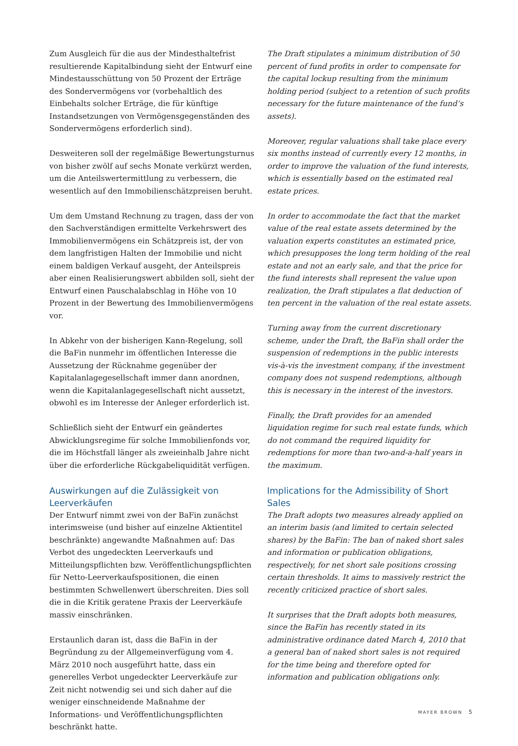Zum Ausgleich für die aus der Mindesthaltefrist resultierende Kapitalbindung sieht der Entwurf eine Mindestausschüttung von 50 Prozent der Erträge des Sondervermögens vor (vorbehaltlich des Einbehalts solcher Erträge, die für künftige Instandsetzungen von Vermögensgegenständen des Sondervermögens erforderlich sind).
Desweiteren soll der regelmäßige Bewertungsturnus von bisher zwölf auf sechs Monate verkürzt werden, um die Anteilswertermittlung zu verbessern, die wesentlich auf den Immobilienschätzpreisen beruht.
Um dem Umstand Rechnung zu tragen, dass der von den Sachverständigen ermittelte Verkehrswert des Immobilienvermögens ein Schätzpreis ist, der von dem langfristigen Halten der Immobilie und nicht einem baldigen Verkauf ausgeht, der Anteilspreis aber einen Realisierungswert abbilden soll, sieht der Entwurf einen Pauschalabschlag in Höhe von 10 Prozent in der Bewertung des Immobilienvermögens vor.
In Abkehr von der bisherigen Kann-Regelung, soll die BaFin nunmehr im öffentlichen Interesse die Aussetzung der Rücknahme gegenüber der Kapitalanlagegesellschaft immer dann anordnen, wenn die Kapitalanlagegesellschaft nicht aussetzt, obwohl es im Interesse der Anleger erforderlich ist.
Schließlich sieht der Entwurf ein geändertes Abwicklungsregime für solche Immobilienfonds vor, die im Höchstfall länger als zweieinhalb Jahre nicht über die erforderliche Rückgabeliquidität verfügen.
Auswirkungen auf die Zulässigkeit von Leerverkäufen
Der Entwurf nimmt zwei von der BaFin zunächst interimsweise (und bisher auf einzelne Aktientitel beschränkte) angewandte Maßnahmen auf: Das Verbot des ungedeckten Leerverkaufs und Mitteilungspflichten bzw. Veröffentlichungspflichten für Netto-Leerverkaufspositionen, die einen bestimmten Schwellenwert überschreiten. Dies soll die in die Kritik geratene Praxis der Leerverkäufe massiv einschränken.
Erstaunlich daran ist, dass die BaFin in der Begründung zu der Allgemeinverfügung vom 4. März 2010 noch ausgeführt hatte, dass ein generelles Verbot ungedeckter Leerverkäufe zur Zeit nicht notwendig sei und sich daher auf die weniger einschneidende Maßnahme der Informations- und Veröffentlichungspflichten beschränkt hatte.
The Draft stipulates a minimum distribution of 50 percent of fund profits in order to compensate for the capital lockup resulting from the minimum holding period (subject to a retention of such profits necessary for the future maintenance of the fund’s assets).
Moreover, regular valuations shall take place every six months instead of currently every 12 months, in order to improve the valuation of the fund interests, which is essentially based on the estimated real estate prices.
In order to accommodate the fact that the market value of the real estate assets determined by the valuation experts constitutes an estimated price, which presupposes the long term holding of the real estate and not an early sale, and that the price for the fund interests shall represent the value upon realization, the Draft stipulates a flat deduction of ten percent in the valuation of the real estate assets.
Turning away from the current discretionary scheme, under the Draft, the BaFin shall order the suspension of redemptions in the public interests vis-à-vis the investment company, if the investment company does not suspend redemptions, although this is necessary in the interest of the investors.
Finally, the Draft provides for an amended liquidation regime for such real estate funds, which do not command the required liquidity for redemptions for more than two-and-a-half years in the maximum.
Implications for the Admissibility of Short Sales
The Draft adopts two measures already applied on an interim basis (and limited to certain selected shares) by the BaFin: The ban of naked short sales and information or publication obligations, respectively, for net short sale positions crossing certain thresholds. It aims to massively restrict the recently criticized practice of short sales.
It surprises that the Draft adopts both measures, since the BaFin has recently stated in its administrative ordinance dated March 4, 2010 that a general ban of naked short sales is not required for the time being and therefore opted for information and publication obligations only.
MAYER BROWN 5